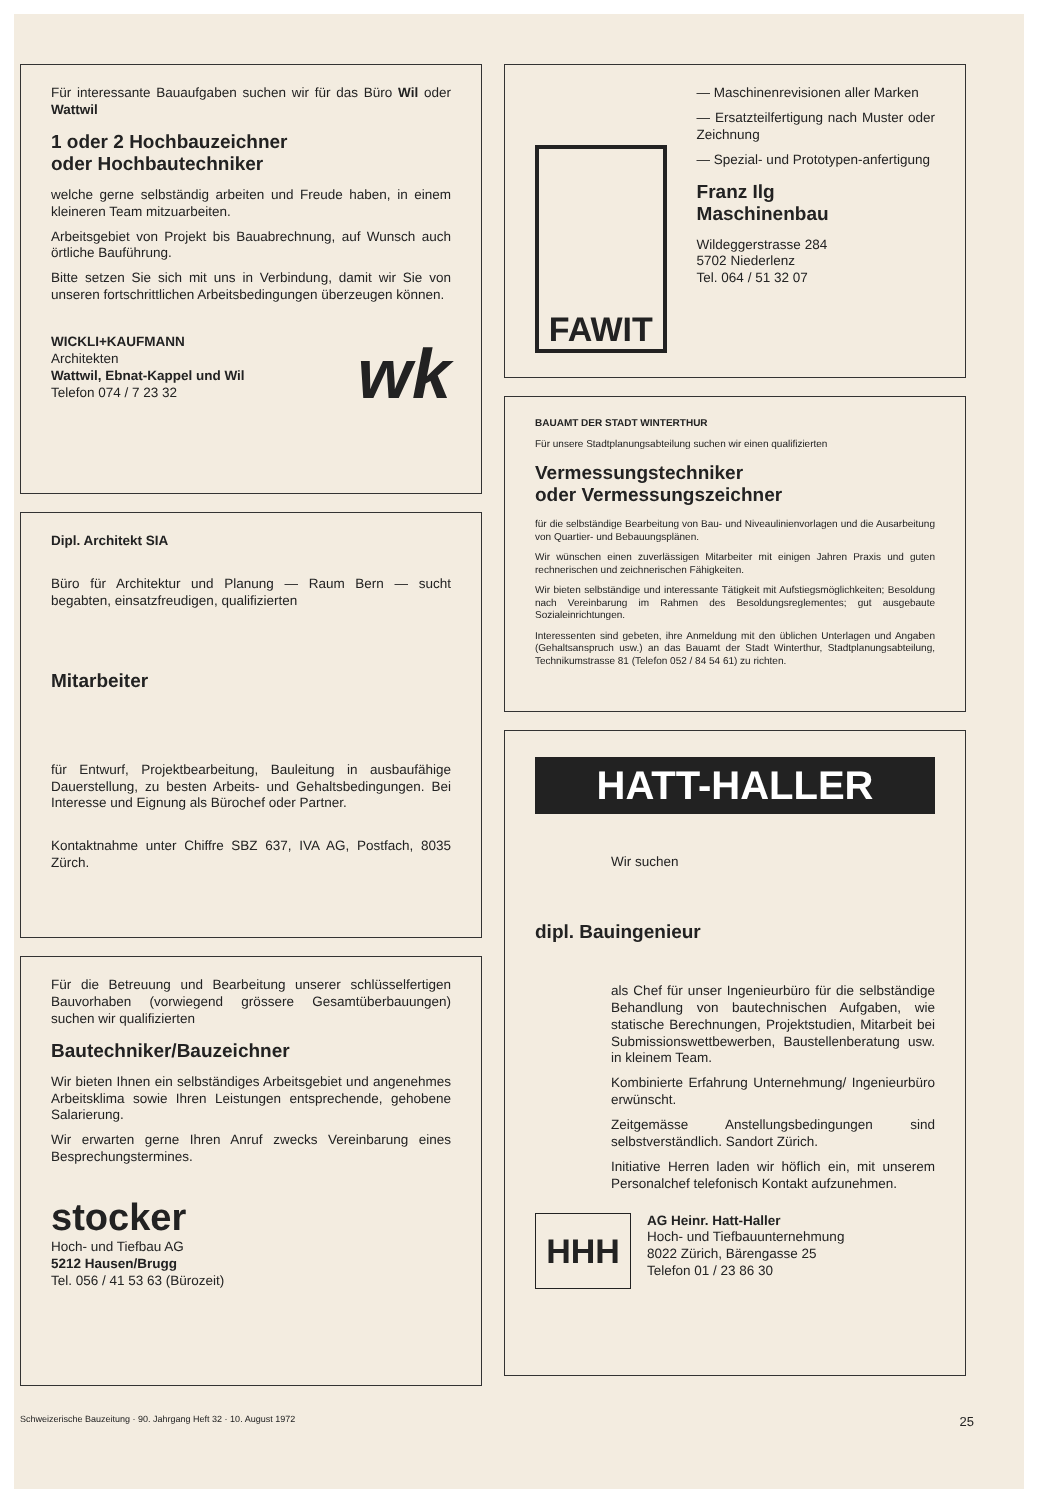Für interessante Bauaufgaben suchen wir für das Büro Wil oder Wattwil
1 oder 2 Hochbauzeichner
oder Hochbautechniker
welche gerne selbständig arbeiten und Freude haben, in einem kleineren Team mitzuarbeiten.
Arbeitsgebiet von Projekt bis Bauabrechnung, auf Wunsch auch örtliche Bauführung.
Bitte setzen Sie sich mit uns in Verbindung, damit wir Sie von unseren fortschrittlichen Arbeitsbedingungen überzeugen können.
WICKLI+KAUFMANN
Architekten
Wattwil, Ebnat-Kappel und Wil
Telefon 074 / 7 23 32
wk
Dipl. Architekt SIA
Büro für Architektur und Planung — Raum Bern — sucht begabten, einsatzfreudigen, qualifizierten
Mitarbeiter
für Entwurf, Projektbearbeitung, Bauleitung in ausbaufähige Dauerstellung, zu besten Arbeits- und Gehaltsbedingungen. Bei Interesse und Eignung als Bürochef oder Partner.
Kontaktnahme unter Chiffre SBZ 637, IVA AG, Postfach, 8035 Zürch.
Für die Betreuung und Bearbeitung unserer schlüsselfertigen Bauvorhaben (vorwiegend grössere Gesamtüberbauungen) suchen wir qualifizierten
Bautechniker/Bauzeichner
Wir bieten Ihnen ein selbständiges Arbeitsgebiet und angenehmes Arbeitsklima sowie Ihren Leistungen entsprechende, gehobene Salarierung.
Wir erwarten gerne Ihren Anruf zwecks Vereinbarung eines Besprechungstermines.
stocker
Hoch- und Tiefbau AG
5212 Hausen/Brugg
Tel. 056 / 41 53 63 (Bürozeit)
FAWIT
— Maschinenrevisionen aller Marken
— Ersatzteilfertigung nach Muster oder Zeichnung
— Spezial- und Prototypen-anfertigung
Franz Ilg
Maschinenbau
Wildeggerstrasse 284
5702 Niederlenz
Tel. 064 / 51 32 07
BAUAMT DER STADT WINTERTHUR
Für unsere Stadtplanungsabteilung suchen wir einen qualifizierten
Vermessungstechniker
oder Vermessungszeichner
für die selbständige Bearbeitung von Bau- und Niveaulinienvorlagen und die Ausarbeitung von Quartier- und Bebauungsplänen.
Wir wünschen einen zuverlässigen Mitarbeiter mit einigen Jahren Praxis und guten rechnerischen und zeichnerischen Fähigkeiten.
Wir bieten selbständige und interessante Tätigkeit mit Aufstiegsmöglichkeiten; Besoldung nach Vereinbarung im Rahmen des Besoldungsreglementes; gut ausgebaute Sozialeinrichtungen.
Interessenten sind gebeten, ihre Anmeldung mit den üblichen Unterlagen und Angaben (Gehaltsanspruch usw.) an das Bauamt der Stadt Winterthur, Stadtplanungsabteilung, Technikumstrasse 81 (Telefon 052 / 84 54 61) zu richten.
HATT-HALLER
Wir suchen
dipl. Bauingenieur
als Chef für unser Ingenieurbüro für die selbständige Behandlung von bautechnischen Aufgaben, wie statische Berechnungen, Projektstudien, Mitarbeit bei Submissionswettbewerben, Baustellenberatung usw. in kleinem Team.
Kombinierte Erfahrung Unternehmung/ Ingenieurbüro erwünscht.
Zeitgemässe Anstellungsbedingungen sind selbstverständlich. Sandort Zürich.
Initiative Herren laden wir höflich ein, mit unserem Personalchef telefonisch Kontakt aufzunehmen.
HHH
AG Heinr. Hatt-Haller
Hoch- und Tiefbauunternehmung
8022 Zürich, Bärengasse 25
Telefon 01 / 23 86 30
Schweizerische Bauzeitung · 90. Jahrgang Heft 32 · 10. August 1972 25